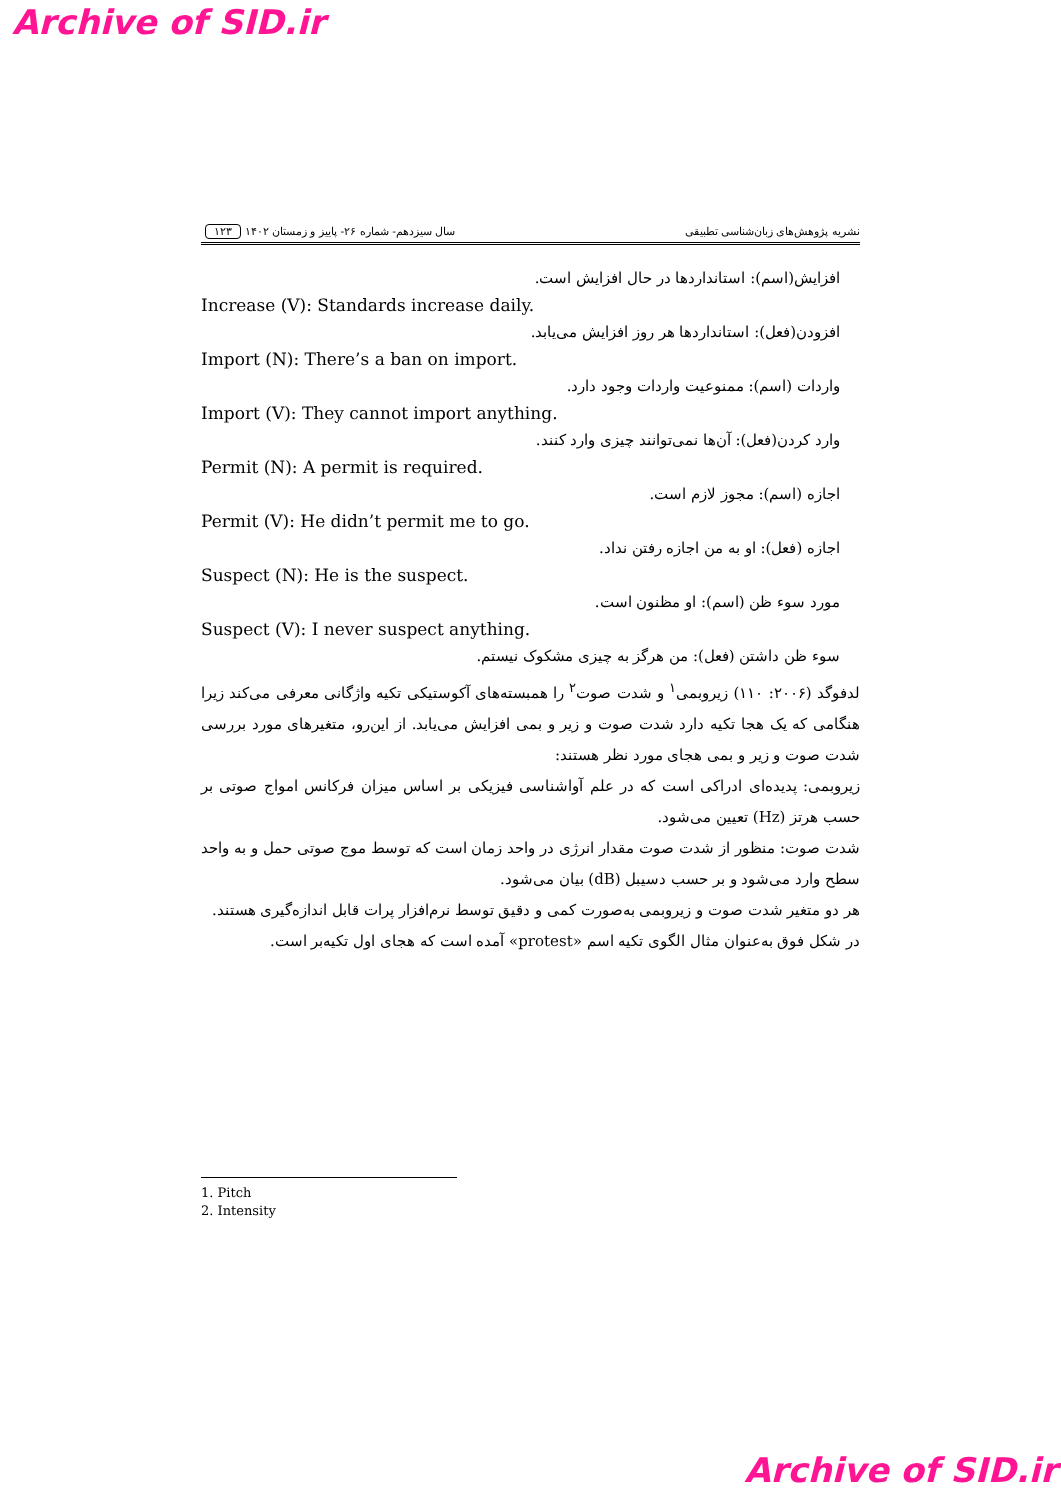Archive of SID.ir
نشریه پژوهش‌های زبان‌شناسی تطبیقی سال سیزدهم- شماره ۲۶- پاییز و زمستان ۱۴۰۲ ۱۲۳
افزایش(اسم): استانداردها در حال افزایش است.
Increase (V): Standards increase daily.
افزودن(فعل): استانداردها هر روز افزایش می‌یابد.
Import (N): There’s a ban on import.
واردات (اسم): ممنوعیت واردات وجود دارد.
Import (V): They cannot import anything.
وارد کردن(فعل): آن‌ها نمی‌توانند چیزی وارد کنند.
Permit (N): A permit is required.
اجازه (اسم): مجوز لازم است.
Permit (V): He didn’t permit me to go.
اجازه (فعل): او به من اجازه رفتن نداد.
Suspect (N): He is the suspect.
مورد سوء ظن (اسم): او مظنون است.
Suspect (V): I never suspect anything.
سوء ظن داشتن (فعل): من هرگز به چیزی مشکوک نیستم.
لدفوگد (۲۰۰۶: ۱۱۰) زیروبمی<sup>۱</sup> و شدت صوت<sup>۲</sup> را همبسته‌های آکوستیکی تکیه واژگانی معرفی می‌کند زیرا هنگامی که یک هجا تکیه دارد شدت صوت و زیر و بمی افزایش می‌یابد. از این‌رو، متغیرهای مورد بررسی شدت صوت و زیر و بمی هجای مورد نظر هستند:
زیروبمی: پدیده‌ای ادراکی است که در علم آواشناسی فیزیکی بر اساس میزان فرکانس امواج صوتی بر حسب هرتز (Hz) تعیین می‌شود.
شدت صوت: منظور از شدت صوت مقدار انرژی در واحد زمان است که توسط موج صوتی حمل و به واحد سطح وارد می‌شود و بر حسب دسیبل (dB) بیان می‌شود.
هر دو متغیر شدت صوت و زیروبمی به‌صورت کمی و دقیق توسط نرم‌افزار پرات قابل اندازه‌گیری هستند.
در شکل فوق به‌عنوان مثال الگوی تکیه اسم «protest» آمده است که هجای اول تکیه‌بر است.
1. Pitch
2. Intensity
Archive of SID.ir